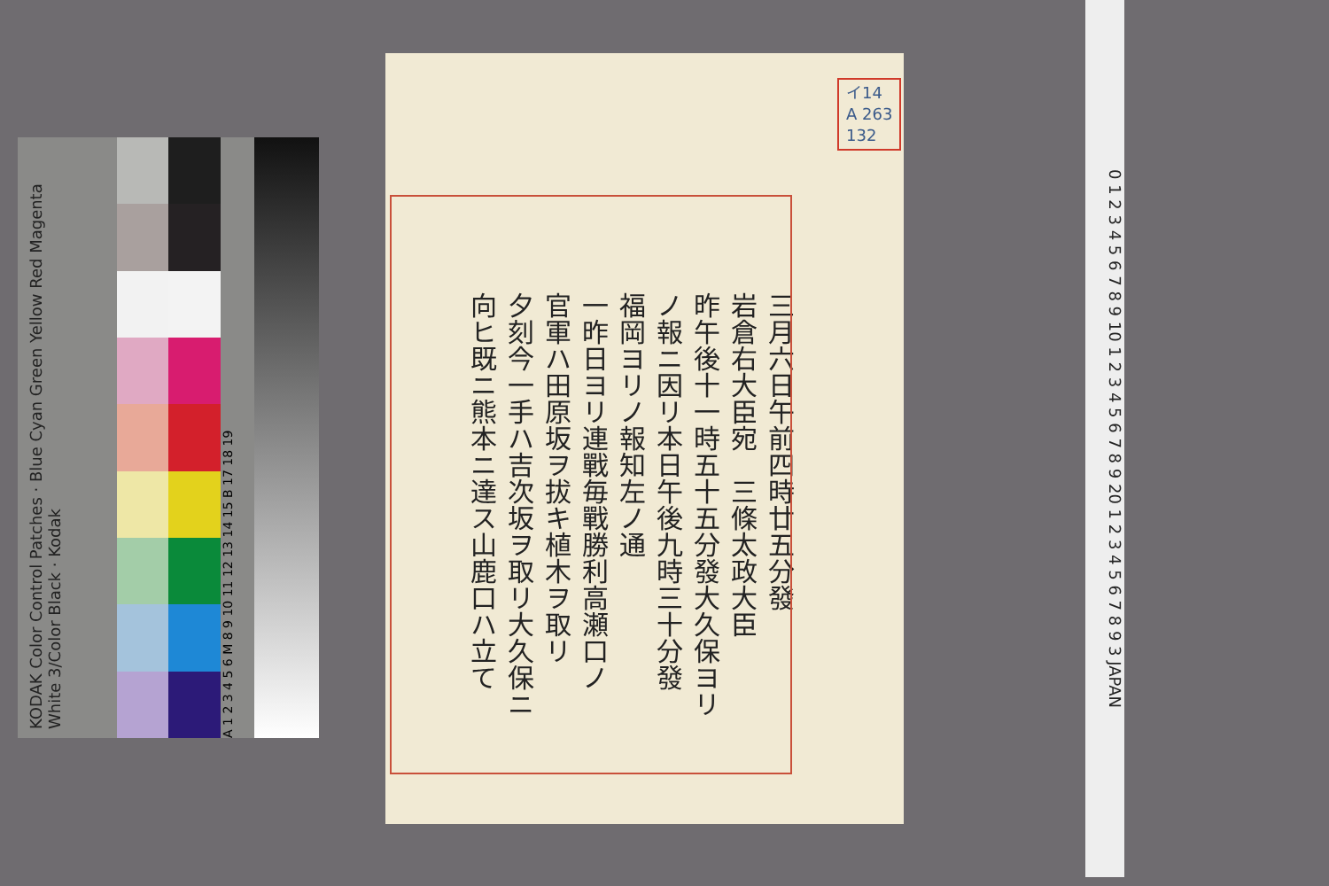KODAK Color Control Patches · Blue Cyan Green Yellow Red Magenta White 3/Color Black · Kodak
A 1 2 3 4 5 6 M 8 9 10 11 12 13 14 15 B 17 18 19
三月六日午前四時廿五分發
岩倉右大臣宛　三條太政大臣
昨午後十一時五十五分發大久保ヨリ
ノ報ニ因リ本日午後九時三十分發
福岡ヨリノ報知左ノ通
一昨日ヨリ連戰毎戰勝利高瀬口ノ
官軍ハ田原坂ヲ拔キ植木ヲ取リ
夕刻今一手ハ吉次坂ヲ取リ大久保ニ
向ヒ既ニ熊本ニ達ス山鹿口ハ立て
イ14
A 263
132
0 1 2 3 4 5 6 7 8 9 10 1 2 3 4 5 6 7 8 9 20 1 2 3 4 5 6 7 8 9 3 JAPAN